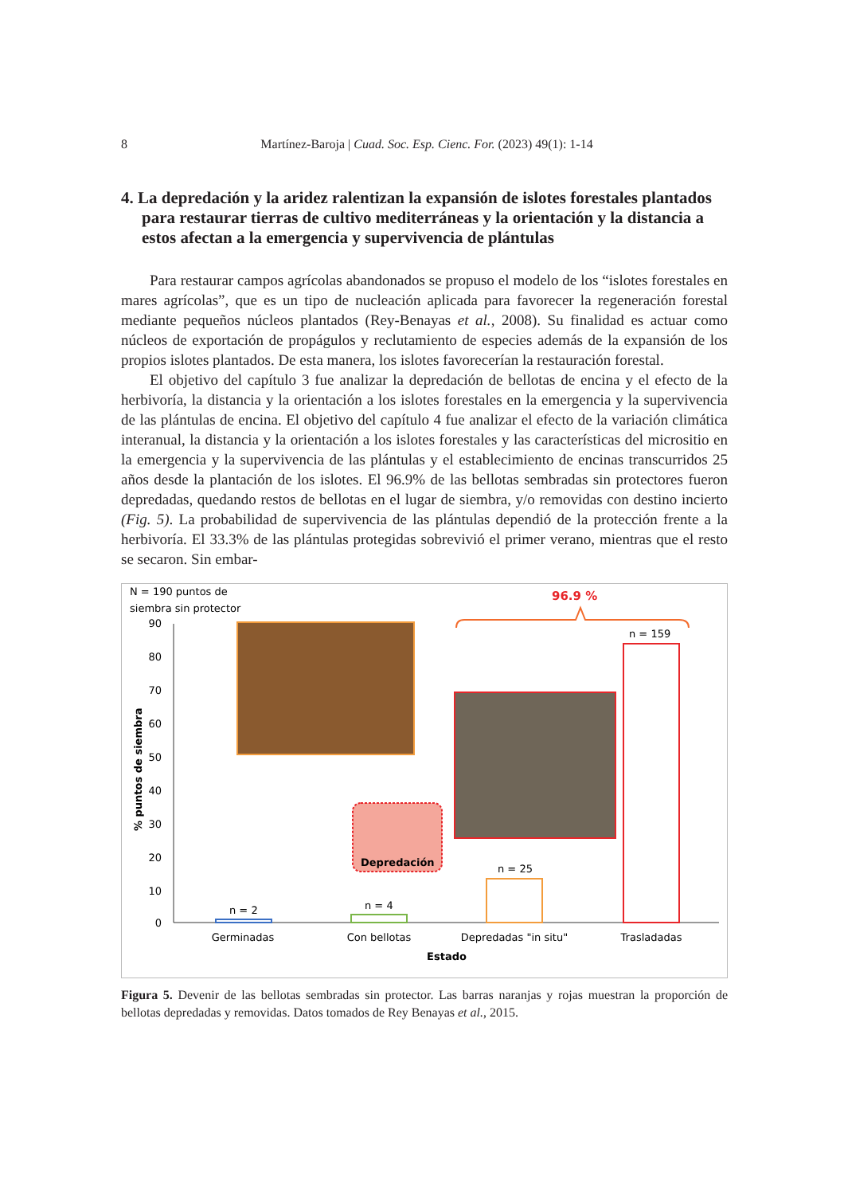8 Martínez-Baroja | Cuad. Soc. Esp. Cienc. For. (2023) 49(1): 1-14
4. La depredación y la aridez ralentizan la expansión de islotes forestales plantados para restaurar tierras de cultivo mediterráneas y la orientación y la distancia a estos afectan a la emergencia y supervivencia de plántulas
Para restaurar campos agrícolas abandonados se propuso el modelo de los “islotes forestales en mares agrícolas”, que es un tipo de nucleación aplicada para favorecer la regeneración forestal mediante pequeños núcleos plantados (Rey-Benayas et al., 2008). Su finalidad es actuar como núcleos de exportación de propágulos y reclutamiento de especies además de la expansión de los propios islotes plantados. De esta manera, los islotes favorecerían la restauración forestal.
El objetivo del capítulo 3 fue analizar la depredación de bellotas de encina y el efecto de la herbivoría, la distancia y la orientación a los islotes forestales en la emergencia y la supervivencia de las plántulas de encina. El objetivo del capítulo 4 fue analizar el efecto de la variación climática interanual, la distancia y la orientación a los islotes forestales y las características del micrositio en la emergencia y la supervivencia de las plántulas y el establecimiento de encinas transcurridos 25 años desde la plantación de los islotes. El 96.9% de las bellotas sembradas sin protectores fueron depredadas, quedando restos de bellotas en el lugar de siembra, y/o removidas con destino incierto (Fig. 5). La probabilidad de supervivencia de las plántulas dependió de la protección frente a la herbivoría. El 33.3% de las plántulas protegidas sobrevivió el primer verano, mientras que el resto se secaron. Sin embar-
N = 190 puntos de
siembra sin protector
90
80
70
60
50
40
30
20
10
0
% puntos de siembra
Depredación
n = 2
n = 4
n = 25
n = 159
96.9 %
Germinadas
Con bellotas
Depredadas "in situ"
Trasladadas
Estado
Figura 5. Devenir de las bellotas sembradas sin protector. Las barras naranjas y rojas muestran la proporción de bellotas depredadas y removidas. Datos tomados de Rey Benayas et al., 2015.